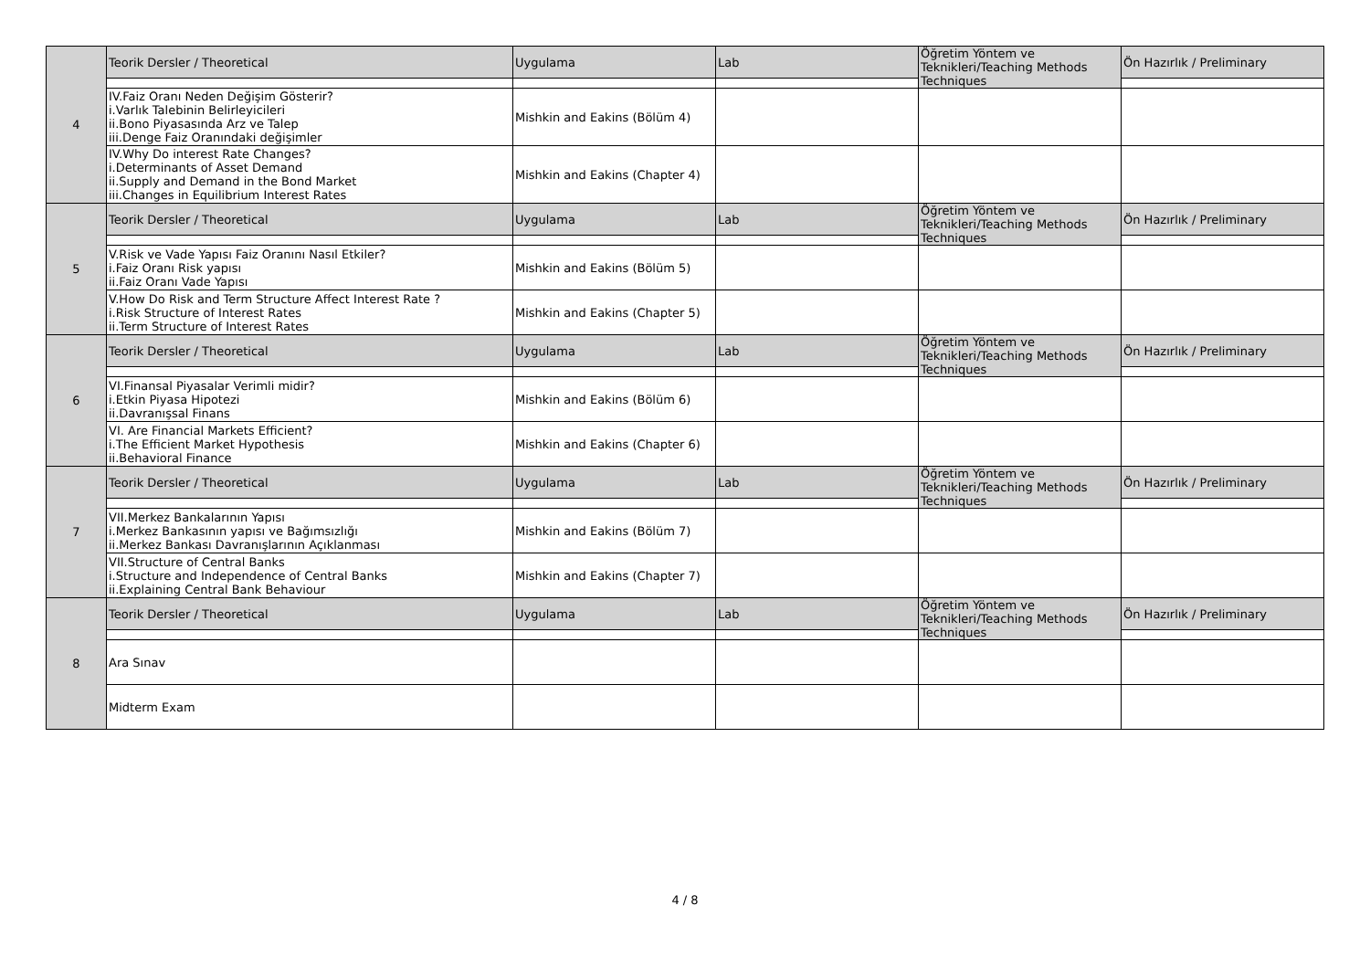| 4 | Teorik Dersler / Theoretical | Uygulama | Lab | Öğretim Yöntem ve Teknikleri/Teaching Methods Techniques | Ön Hazırlık / Preliminary |
| | IV.Faiz Oranı Neden Değişim Gösterir? i.Varlık Talebinin Belirleyicileri ii.Bono Piyasasında Arz ve Talep iii.Denge Faiz Oranındaki değişimler | Mishkin and Eakins (Bölüm 4) | | | |
| | IV.Why Do interest Rate Changes? i.Determinants of Asset Demand ii.Supply and Demand in the Bond Market iii.Changes in Equilibrium Interest Rates | Mishkin and Eakins (Chapter 4) | | | |
| 5 | Teorik Dersler / Theoretical | Uygulama | Lab | Öğretim Yöntem ve Teknikleri/Teaching Methods Techniques | Ön Hazırlık / Preliminary |
| | V.Risk ve Vade Yapısı Faiz Oranını Nasıl Etkiler? i.Faiz Oranı Risk yapısı ii.Faiz Oranı Vade Yapısı | Mishkin and Eakins (Bölüm 5) | | | |
| | V.How Do Risk and Term Structure Affect Interest Rate ? i.Risk Structure of Interest Rates ii.Term Structure of Interest Rates | Mishkin and Eakins (Chapter 5) | | | |
| 6 | Teorik Dersler / Theoretical | Uygulama | Lab | Öğretim Yöntem ve Teknikleri/Teaching Methods Techniques | Ön Hazırlık / Preliminary |
| | VI.Finansal Piyasalar Verimli midir? i.Etkin Piyasa Hipotezi ii.Davranışsal Finans | Mishkin and Eakins (Bölüm 6) | | | |
| | VI. Are Financial Markets Efficient? i.The Efficient Market Hypothesis ii.Behavioral Finance | Mishkin and Eakins (Chapter 6) | | | |
| 7 | Teorik Dersler / Theoretical | Uygulama | Lab | Öğretim Yöntem ve Teknikleri/Teaching Methods Techniques | Ön Hazırlık / Preliminary |
| | VII.Merkez Bankalarının Yapısı i.Merkez Bankasının yapısı ve Bağımsızlığı ii.Merkez Bankası Davranışlarının Açıklanması | Mishkin and Eakins (Bölüm 7) | | | |
| | VII.Structure of Central Banks i.Structure and Independence of Central Banks ii.Explaining Central Bank Behaviour | Mishkin and Eakins (Chapter 7) | | | |
| 8 | Teorik Dersler / Theoretical | Uygulama | Lab | Öğretim Yöntem ve Teknikleri/Teaching Methods Techniques | Ön Hazırlık / Preliminary |
| | Ara Sınav | | | | |
| | Midterm Exam | | | | |
4 / 8